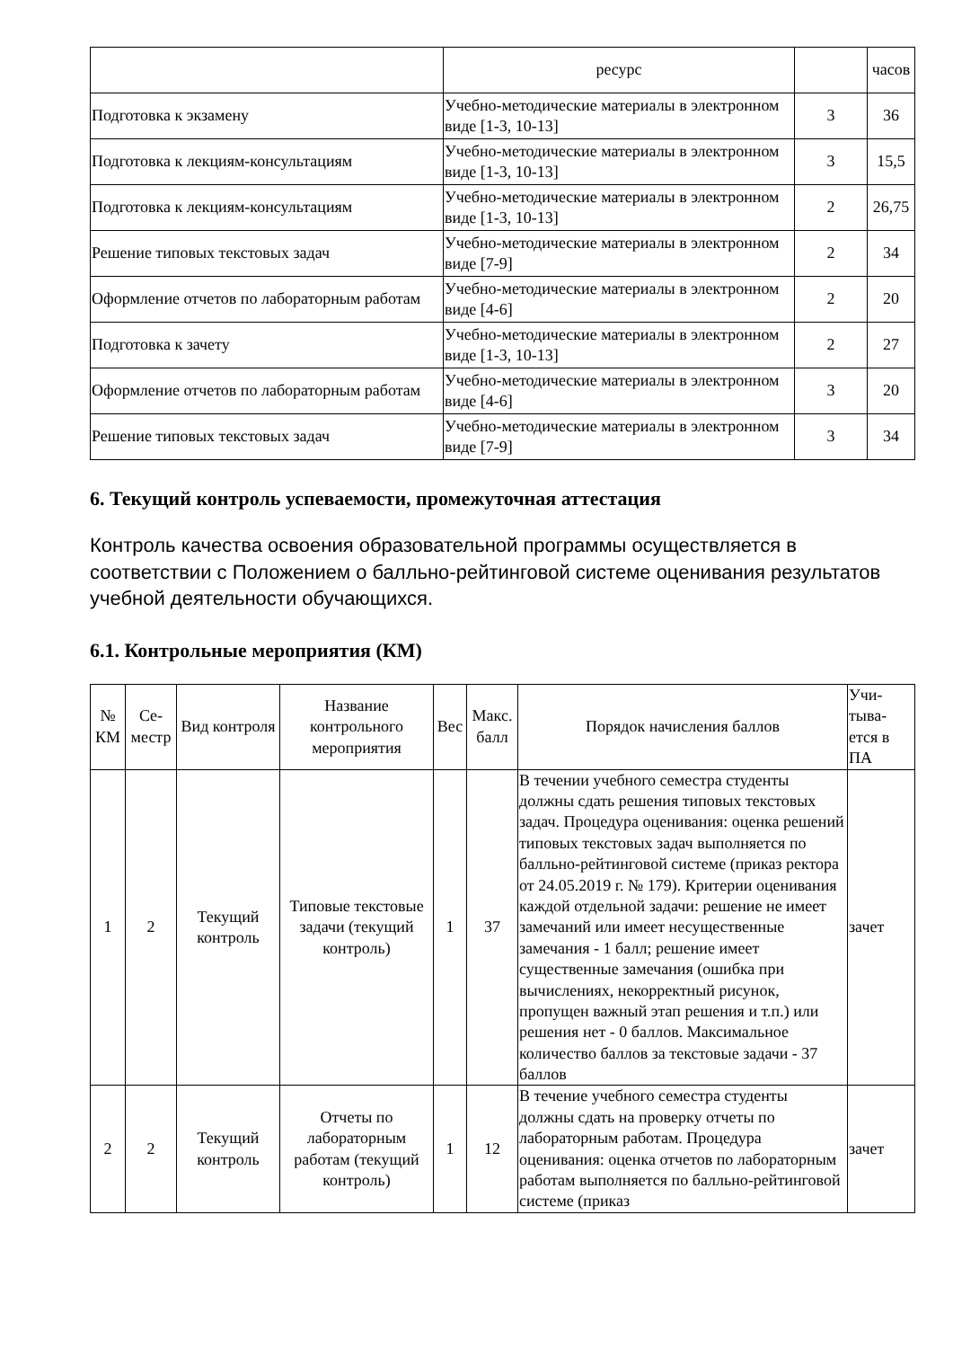| | ресурс | | часов |
| Подготовка к экзамену | Учебно-методические материалы в электронном виде [1-3, 10-13] | 3 | 36 |
| Подготовка к лекциям-консультациям | Учебно-методические материалы в электронном виде [1-3, 10-13] | 3 | 15,5 |
| Подготовка к лекциям-консультациям | Учебно-методические материалы в электронном виде [1-3, 10-13] | 2 | 26,75 |
| Решение типовых текстовых задач | Учебно-методические материалы в электронном виде [7-9] | 2 | 34 |
| Оформление отчетов по лабораторным работам | Учебно-методические материалы в электронном виде [4-6] | 2 | 20 |
| Подготовка к зачету | Учебно-методические материалы в электронном виде [1-3, 10-13] | 2 | 27 |
| Оформление отчетов по лабораторным работам | Учебно-методические материалы в электронном виде [4-6] | 3 | 20 |
| Решение типовых текстовых задач | Учебно-методические материалы в электронном виде [7-9] | 3 | 34 |
6. Текущий контроль успеваемости, промежуточная аттестация
Контроль качества освоения образовательной программы осуществляется в соответствии с Положением о балльно-рейтинговой системе оценивания результатов учебной деятельности обучающихся.
6.1. Контрольные мероприятия (КМ)
| № КМ | Се-местр | Вид контроля | Название контрольного мероприятия | Вес | Макс. балл | Порядок начисления баллов | Учи-тыва-ется в ПА |
| --- | --- | --- | --- | --- | --- | --- | --- |
| 1 | 2 | Текущий контроль | Типовые текстовые задачи (текущий контроль) | 1 | 37 | В течении учебного семестра студенты должны сдать решения типовых текстовых задач. Процедура оценивания: оценка решений типовых текстовых задач выполняется по балльно-рейтинговой системе (приказ ректора от 24.05.2019 г. № 179). Критерии оценивания каждой отдельной задачи: решение не имеет замечаний или имеет несущественные замечания - 1 балл; решение имеет существенные замечания (ошибка при вычислениях, некорректный рисунок, пропущен важный этап решения и т.п.) или решения нет - 0 баллов. Максимальное количество баллов за текстовые задачи - 37 баллов | зачет |
| 2 | 2 | Текущий контроль | Отчеты по лабораторным работам (текущий контроль) | 1 | 12 | В течение учебного семестра студенты должны сдать на проверку отчеты по лабораторным работам. Процедура оценивания: оценка отчетов по лабораторным работам выполняется по балльно-рейтинговой системе (приказ | зачет |